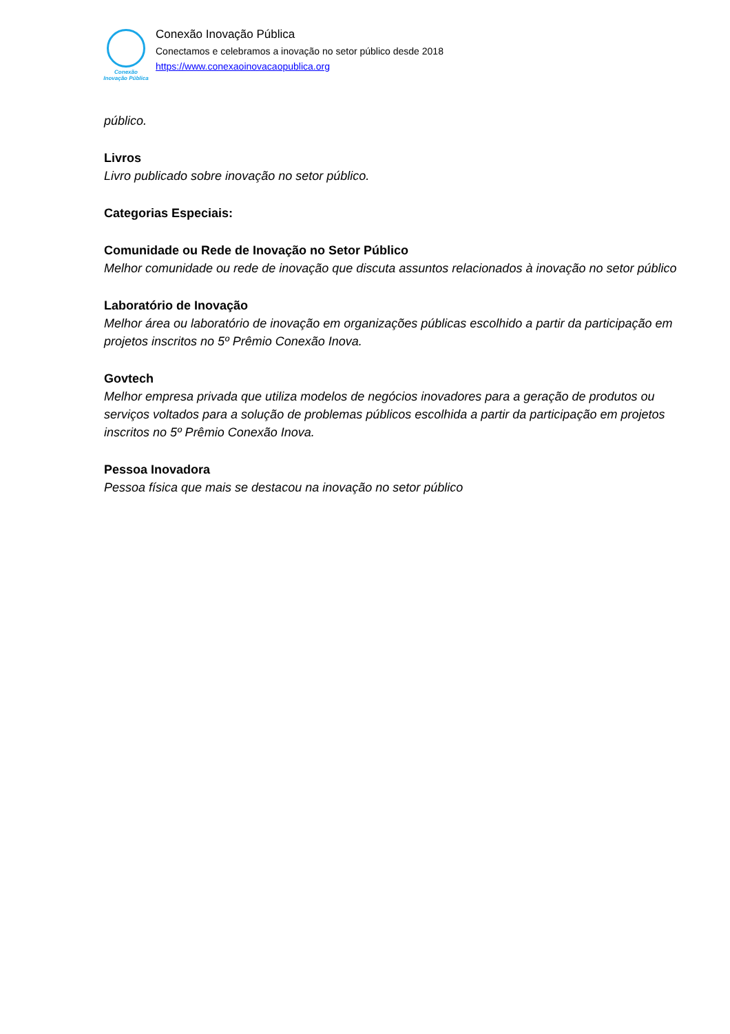Conexão
Inovação Pública
Conexão Inovação Pública
Conectamos e celebramos a inovação no setor público desde 2018
https://www.conexaoinovacaopublica.org
público.
Livros
Livro publicado sobre inovação no setor público.
Categorias Especiais:
Comunidade ou Rede de Inovação no Setor Público
Melhor comunidade ou rede de inovação que discuta assuntos relacionados à inovação no setor público
Laboratório de Inovação
Melhor área ou laboratório de inovação em organizações públicas escolhido a partir da participação em projetos inscritos no 5º Prêmio Conexão Inova.
Govtech
Melhor empresa privada que utiliza modelos de negócios inovadores para a geração de produtos ou serviços voltados para a solução de problemas públicos escolhida a partir da participação em projetos inscritos no 5º Prêmio Conexão Inova.
Pessoa Inovadora
Pessoa física que mais se destacou na inovação no setor público